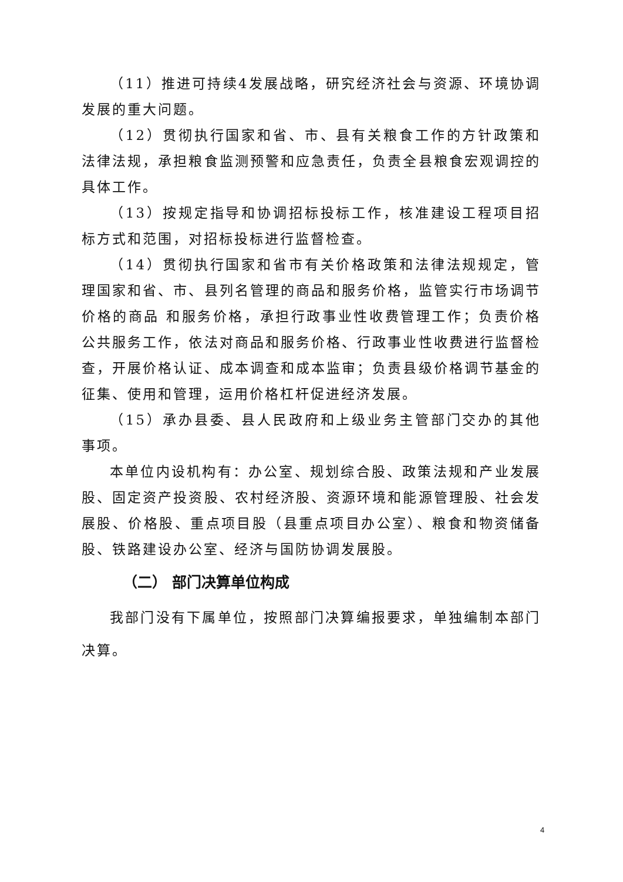（11）推进可持续4发展战略，研究经济社会与资源、环境协调发展的重大问题。
（12）贯彻执行国家和省、市、县有关粮食工作的方针政策和法律法规，承担粮食监测预警和应急责任，负责全县粮食宏观调控的具体工作。
（13）按规定指导和协调招标投标工作，核准建设工程项目招标方式和范围，对招标投标进行监督检查。
（14）贯彻执行国家和省市有关价格政策和法律法规规定，管理国家和省、市、县列名管理的商品和服务价格，监管实行市场调节价格的商品 和服务价格，承担行政事业性收费管理工作；负责价格公共服务工作，依法对商品和服务价格、行政事业性收费进行监督检查，开展价格认证、成本调查和成本监审；负责县级价格调节基金的征集、使用和管理，运用价格杠杆促进经济发展。
（15）承办县委、县人民政府和上级业务主管部门交办的其他事项。
本单位内设机构有：办公室、规划综合股、政策法规和产业发展股、固定资产投资股、农村经济股、资源环境和能源管理股、社会发展股、价格股、重点项目股（县重点项目办公室）、粮食和物资储备股、铁路建设办公室、经济与国防协调发展股。
（二） 部门决算单位构成
我部门没有下属单位，按照部门决算编报要求，单独编制本部门决算。
4